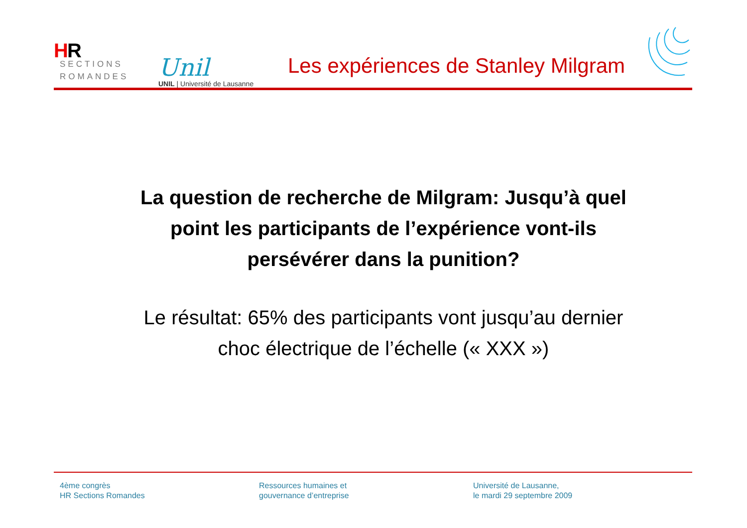HR
SECTIONS
ROMANDES
Unil
UNIL | Université de Lausanne
Les expériences de Stanley Milgram
La question de recherche de Milgram: Jusqu’à quel point les participants de l’expérience vont-ils persévérer dans la punition?
Le résultat: 65% des participants vont jusqu’au dernier choc électrique de l’échelle (« XXX »)
4ème congrès
HR Sections Romandes
Ressources humaines et
gouvernance d’entreprise
Université de Lausanne,
le mardi 29 septembre 2009